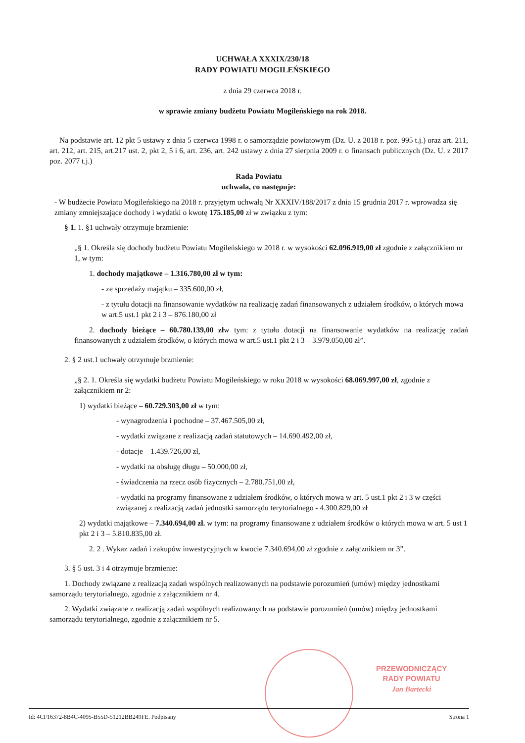UCHWAŁA XXXIX/230/18
RADY POWIATU MOGILEŃSKIEGO
z dnia 29 czerwca 2018 r.
w sprawie zmiany budżetu Powiatu Mogileńskiego na rok 2018.
Na podstawie art. 12 pkt 5 ustawy z dnia 5 czerwca 1998 r. o samorządzie powiatowym (Dz. U. z 2018 r. poz. 995 t.j.) oraz art. 211, art. 212, art. 215, art.217 ust. 2, pkt 2, 5 i 6, art. 236, art. 242 ustawy z dnia 27 sierpnia 2009 r. o finansach publicznych (Dz. U. z 2017 poz. 2077 t.j.)
Rada Powiatu
uchwala, co następuje:
- W budżecie Powiatu Mogileńskiego na 2018 r. przyjętym uchwałą Nr XXXIV/188/2017 z dnia 15 grudnia 2017 r. wprowadza się zmiany zmniejszające dochody i wydatki o kwotę 175.185,00 zł w związku z tym:
§ 1. 1. §1 uchwały otrzymuje brzmienie:
„§ 1. Określa się dochody budżetu Powiatu Mogileńskiego w 2018 r. w wysokości 62.096.919,00 zł zgodnie z załącznikiem nr 1, w tym:
1. dochody majątkowe – 1.316.780,00 zł w tym:
- ze sprzedaży majątku – 335.600,00 zł,
- z tytułu dotacji na finansowanie wydatków na realizację zadań finansowanych z udziałem środków, o których mowa w art.5 ust.1 pkt 2 i 3 – 876.180,00 zł
2. dochody bieżące – 60.780.139,00 złw tym: z tytułu dotacji na finansowanie wydatków na realizację zadań finansowanych z udziałem środków, o których mowa w art.5 ust.1 pkt 2 i 3 – 3.979.050,00 zł”.
2. § 2 ust.1 uchwały otrzymuje brzmienie:
„§ 2. 1. Określa się wydatki budżetu Powiatu Mogileńskiego w roku 2018 w wysokości 68.069.997,00 zł, zgodnie z załącznikiem nr 2:
1) wydatki bieżące – 60.729.303,00 zł w tym:
- wynagrodzenia i pochodne – 37.467.505,00 zł,
- wydatki związane z realizacją zadań statutowych – 14.690.492,00 zł,
- dotacje – 1.439.726,00 zł,
- wydatki na obsługę długu – 50.000,00 zł,
- świadczenia na rzecz osób fizycznych – 2.780.751,00 zł,
- wydatki na programy finansowane z udziałem środków, o których mowa w art. 5 ust.1 pkt 2 i 3 w części związanej z realizacją zadań jednostki samorządu terytorialnego - 4.300.829,00 zł
2) wydatki majątkowe – 7.340.694,00 zł. w tym: na programy finansowane z udziałem środków o których mowa w art. 5 ust 1 pkt 2 i 3 – 5.810.835,00 zł.
2. 2 . Wykaz zadań i zakupów inwestycyjnych w kwocie 7.340.694,00 zł zgodnie z załącznikiem nr 3”.
3. § 5 ust. 3 i 4 otrzymuje brzmienie:
1. Dochody związane z realizacją zadań wspólnych realizowanych na podstawie porozumień (umów) między jednostkami samorządu terytorialnego, zgodnie z załącznikiem nr 4.
2. Wydatki związane z realizacją zadań wspólnych realizowanych na podstawie porozumień (umów) między jednostkami samorządu terytorialnego, zgodnie z załącznikiem nr 5.
PRZEWODNICZĄCY
RADY POWIATU
Jan Bartecki
Id: 4CF16372-8B4C-4095-B55D-51212BB249FE. Podpisany Strona 1